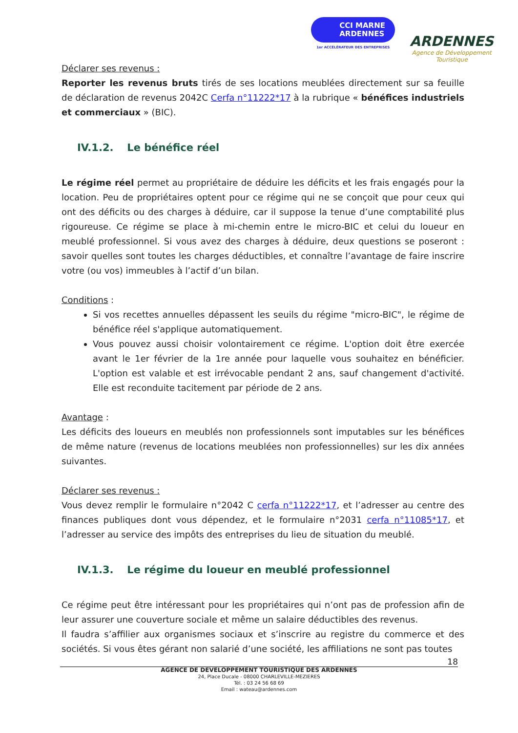CCI MARNE
ARDENNES
1er ACCÉLÉRATEUR DES ENTREPRISES
ARDENNES
Agence de Développement
Touristique
Déclarer ses revenus :
Reporter les revenus bruts tirés de ses locations meublées directement sur sa feuille de déclaration de revenus 2042C Cerfa n°11222*17 à la rubrique « bénéfices industriels et commerciaux » (BIC).
IV.1.2. Le bénéfice réel
Le régime réel permet au propriétaire de déduire les déficits et les frais engagés pour la location. Peu de propriétaires optent pour ce régime qui ne se conçoit que pour ceux qui ont des déficits ou des charges à déduire, car il suppose la tenue d’une comptabilité plus rigoureuse. Ce régime se place à mi-chemin entre le micro-BIC et celui du loueur en meublé professionnel. Si vous avez des charges à déduire, deux questions se poseront : savoir quelles sont toutes les charges déductibles, et connaître l’avantage de faire inscrire votre (ou vos) immeubles à l’actif d’un bilan.
Conditions :
Si vos recettes annuelles dépassent les seuils du régime "micro-BIC", le régime de bénéfice réel s'applique automatiquement.
Vous pouvez aussi choisir volontairement ce régime. L'option doit être exercée avant le 1er février de la 1re année pour laquelle vous souhaitez en bénéficier. L'option est valable et est irrévocable pendant 2 ans, sauf changement d'activité. Elle est reconduite tacitement par période de 2 ans.
Avantage :
Les déficits des loueurs en meublés non professionnels sont imputables sur les bénéfices de même nature (revenus de locations meublées non professionnelles) sur les dix années suivantes.
Déclarer ses revenus :
Vous devez remplir le formulaire n°2042 C cerfa n°11222*17, et l’adresser au centre des finances publiques dont vous dépendez, et le formulaire n°2031 cerfa n°11085*17, et l’adresser au service des impôts des entreprises du lieu de situation du meublé.
IV.1.3. Le régime du loueur en meublé professionnel
Ce régime peut être intéressant pour les propriétaires qui n’ont pas de profession afin de leur assurer une couverture sociale et même un salaire déductibles des revenus.
Il faudra s’affilier aux organismes sociaux et s’inscrire au registre du commerce et des sociétés. Si vous êtes gérant non salarié d’une société, les affiliations ne sont pas toutes
18
AGENCE DE DEVELOPPEMENT TOURISTIQUE DES ARDENNES
24, Place Ducale - 08000 CHARLEVILLE-MEZIERES
Tél. : 03 24 56 68 69
Email : wateau@ardennes.com